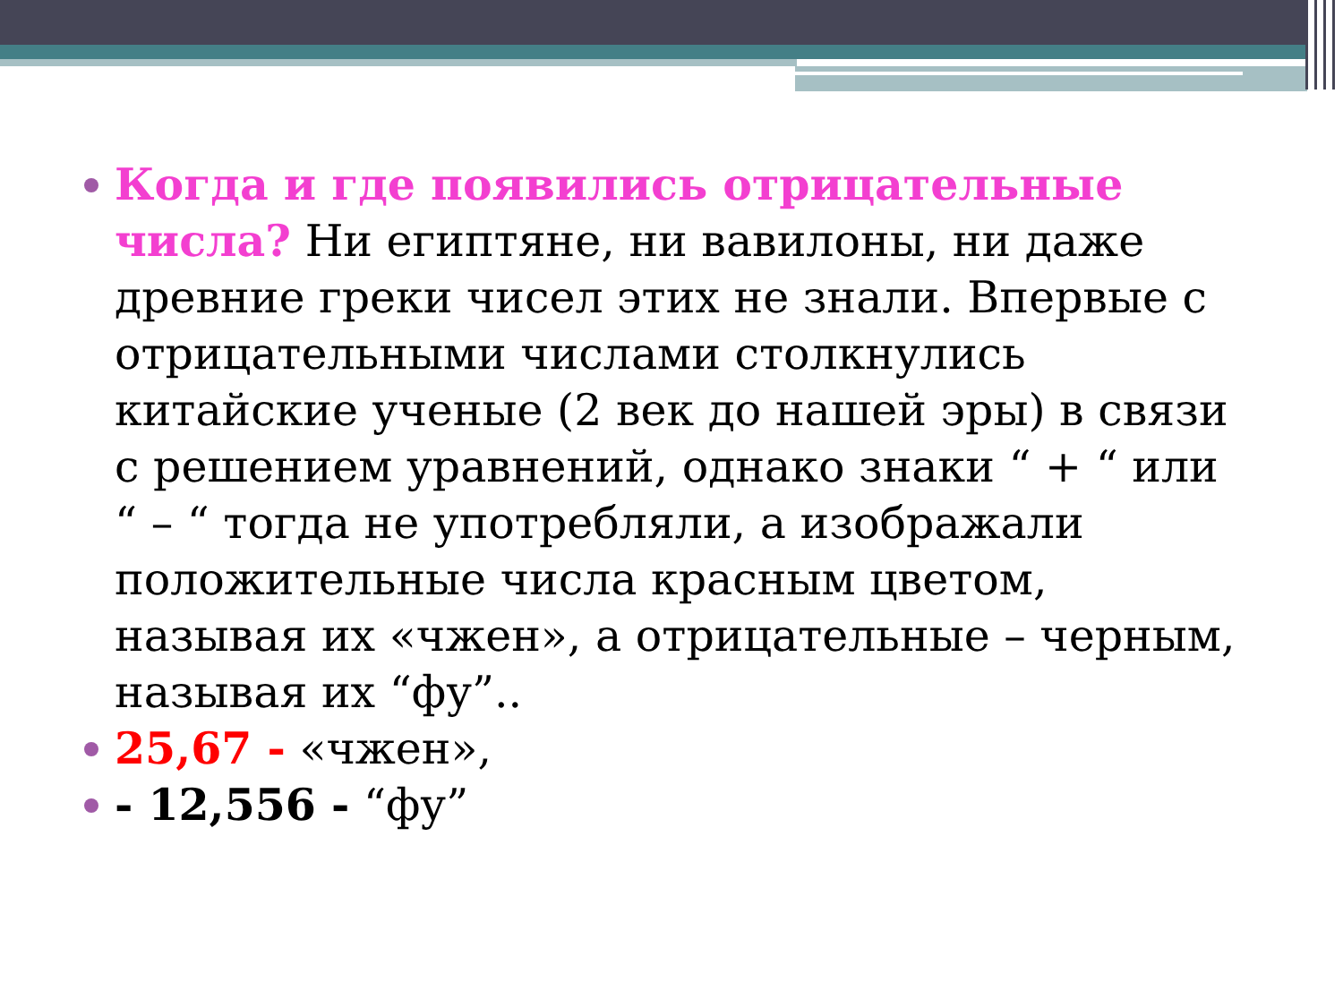Когда и где появились отрицательные числа? Ни египтяне, ни вавилоны, ни даже древние греки чисел этих не знали. Впервые с отрицательными числами столкнулись китайские ученые (2 век до нашей эры) в связи с решением уравнений, однако знаки “ + “ или “ – “ тогда не употребляли, а изображали положительные числа красным цветом, называя их «чжен», а отрицательные – черным, называя их “фу”..
25,67 - «чжен»,
- 12,556 - “фу”